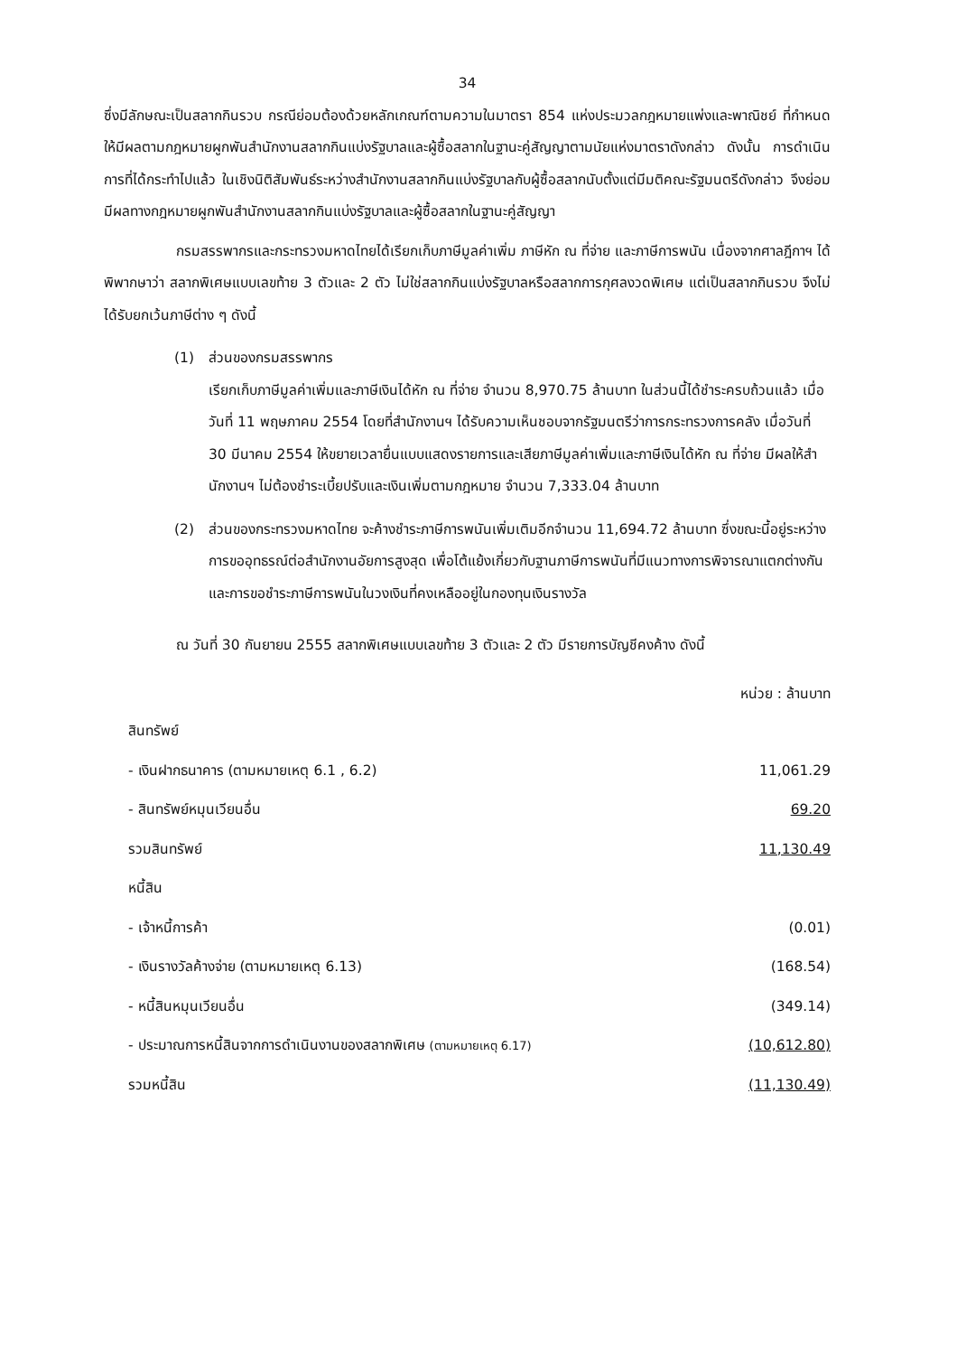34
ซึ่งมีลักษณะเป็นสลากกินรวบ กรณีย่อมต้องด้วยหลักเกณฑ์ตามความในมาตรา 854 แห่งประมวลกฎหมายแพ่งและพาณิชย์ ที่กำหนดให้มีผลตามกฎหมายผูกพันสำนักงานสลากกินแบ่งรัฐบาลและผู้ซื้อสลากในฐานะคู่สัญญาตามนัยแห่งมาตราดังกล่าว ดังนั้น การดำเนินการที่ได้กระทำไปแล้ว ในเชิงนิติสัมพันธ์ระหว่างสำนักงานสลากกินแบ่งรัฐบาลกับผู้ซื้อสลากนับตั้งแต่มีมติคณะรัฐมนตรีดังกล่าว จึงย่อมมีผลทางกฎหมายผูกพันสำนักงานสลากกินแบ่งรัฐบาลและผู้ซื้อสลากในฐานะคู่สัญญา
กรมสรรพากรและกระทรวงมหาดไทยได้เรียกเก็บภาษีมูลค่าเพิ่ม ภาษีหัก ณ ที่จ่าย และภาษีการพนัน เนื่องจากศาลฎีกาฯ ได้พิพากษาว่า สลากพิเศษแบบเลขท้าย 3 ตัวและ 2 ตัว ไม่ใช่สลากกินแบ่งรัฐบาลหรือสลากการกุศลงวดพิเศษ แต่เป็นสลากกินรวบ จึงไม่ได้รับยกเว้นภาษีต่าง ๆ ดังนี้
(1) ส่วนของกรมสรรพากร
เรียกเก็บภาษีมูลค่าเพิ่มและภาษีเงินได้หัก ณ ที่จ่าย จำนวน 8,970.75 ล้านบาท ในส่วนนี้ได้ชำระครบถ้วนแล้ว เมื่อวันที่ 11 พฤษภาคม 2554 โดยที่สำนักงานฯ ได้รับความเห็นชอบจากรัฐมนตรีว่าการกระทรวงการคลัง เมื่อวันที่ 30 มีนาคม 2554 ให้ขยายเวลายื่นแบบแสดงรายการและเสียภาษีมูลค่าเพิ่มและภาษีเงินได้หัก ณ ที่จ่าย มีผลให้สำนักงานฯ ไม่ต้องชำระเบี้ยปรับและเงินเพิ่มตามกฎหมาย จำนวน 7,333.04 ล้านบาท
(2) ส่วนของกระทรวงมหาดไทย จะค้างชำระภาษีการพนันเพิ่มเติมอีกจำนวน 11,694.72 ล้านบาท ซึ่งขณะนี้อยู่ระหว่างการขออุทธรณ์ต่อสำนักงานอัยการสูงสุด เพื่อโต้แย้งเกี่ยวกับฐานภาษีการพนันที่มีแนวทางการพิจารณาแตกต่างกัน และการขอชำระภาษีการพนันในวงเงินที่คงเหลืออยู่ในกองทุนเงินรางวัล
ณ วันที่ 30 กันยายน 2555 สลากพิเศษแบบเลขท้าย 3 ตัวและ 2 ตัว มีรายการบัญชีคงค้าง ดังนี้
หน่วย : ล้านบาท
| สินทรัพย์ | |
| - เงินฝากธนาคาร (ตามหมายเหตุ 6.1 , 6.2) | 11,061.29 |
| - สินทรัพย์หมุนเวียนอื่น | 69.20 |
| รวมสินทรัพย์ | 11,130.49 |
| หนี้สิน | |
| - เจ้าหนี้การค้า | (0.01) |
| - เงินรางวัลค้างจ่าย (ตามหมายเหตุ 6.13) | (168.54) |
| - หนี้สินหมุนเวียนอื่น | (349.14) |
| - ประมาณการหนี้สินจากการดำเนินงานของสลากพิเศษ (ตามหมายเหตุ 6.17) | (10,612.80) |
| รวมหนี้สิน | (11,130.49) |